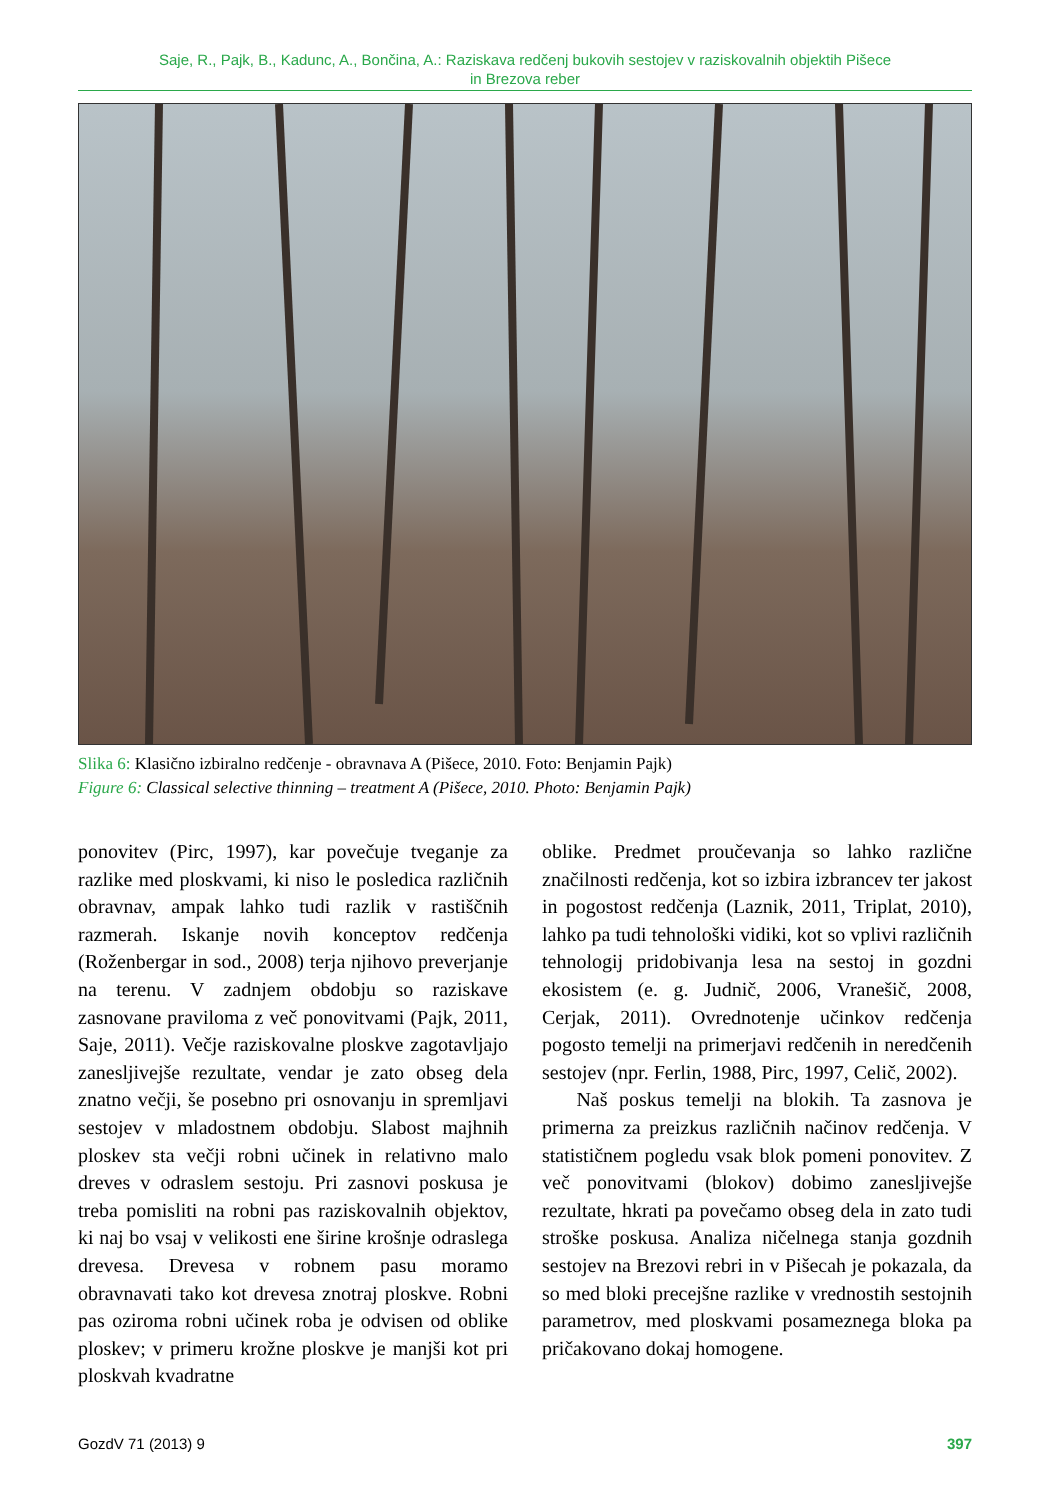Saje, R., Pajk, B., Kadunc, A., Bončina, A.: Raziskava redčenj bukovih sestojev v raziskovalnih objektih Pišece
in Brezova reber
Slika 6: Klasično izbiralno redčenje - obravnava A (Pišece, 2010. Foto: Benjamin Pajk)
Figure 6: Classical selective thinning – treatment A (Pišece, 2010. Photo: Benjamin Pajk)
ponovitev (Pirc, 1997), kar povečuje tveganje za razlike med ploskvami, ki niso le posledica različnih obravnav, ampak lahko tudi razlik v rastiščnih razmerah. Iskanje novih konceptov redčenja (Roženbergar in sod., 2008) terja njihovo preverjanje na terenu. V zadnjem obdobju so raziskave zasnovane praviloma z več ponovitvami (Pajk, 2011, Saje, 2011). Večje raziskovalne ploskve zagotavljajo zanesljivejše rezultate, vendar je zato obseg dela znatno večji, še posebno pri osnovanju in spremljavi sestojev v mladostnem obdobju. Slabost majhnih ploskev sta večji robni učinek in relativno malo dreves v odraslem sestoju. Pri zasnovi poskusa je treba pomisliti na robni pas raziskovalnih objektov, ki naj bo vsaj v velikosti ene širine krošnje odraslega drevesa. Drevesa v robnem pasu moramo obravnavati tako kot drevesa znotraj ploskve. Robni pas oziroma robni učinek roba je odvisen od oblike ploskev; v primeru krožne ploskve je manjši kot pri ploskvah kvadratne
oblike. Predmet proučevanja so lahko različne značilnosti redčenja, kot so izbira izbrancev ter jakost in pogostost redčenja (Laznik, 2011, Triplat, 2010), lahko pa tudi tehnološki vidiki, kot so vplivi različnih tehnologij pridobivanja lesa na sestoj in gozdni ekosistem (e. g. Judnič, 2006, Vranešič, 2008, Cerjak, 2011). Ovrednotenje učinkov redčenja pogosto temelji na primerjavi redčenih in neredčenih sestojev (npr. Ferlin, 1988, Pirc, 1997, Celič, 2002).
Naš poskus temelji na blokih. Ta zasnova je primerna za preizkus različnih načinov redčenja. V statističnem pogledu vsak blok pomeni ponovitev. Z več ponovitvami (blokov) dobimo zanesljivejše rezultate, hkrati pa povečamo obseg dela in zato tudi stroške poskusa. Analiza ničelnega stanja gozdnih sestojev na Brezovi rebri in v Pišecah je pokazala, da so med bloki precejšne razlike v vrednostih sestojnih parametrov, med ploskvami posameznega bloka pa pričakovano dokaj homogene.
GozdV 71 (2013) 9 397